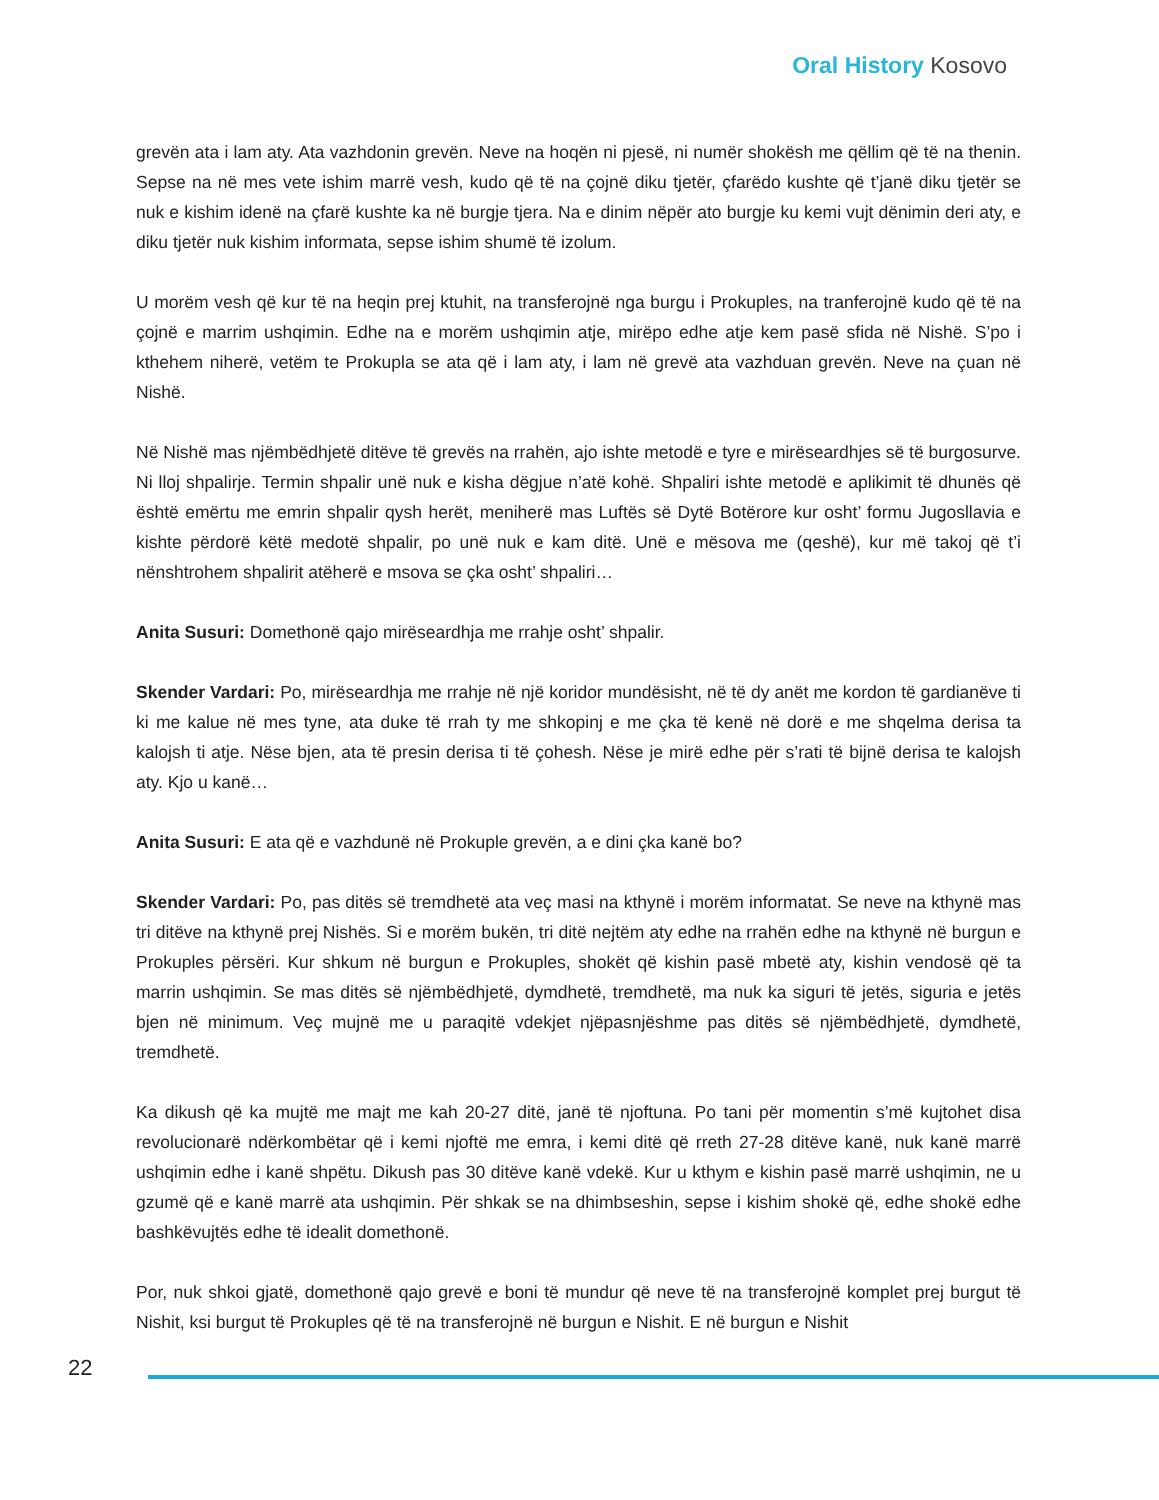Oral History Kosovo
grevën ata i lam aty. Ata vazhdonin grevën. Neve na hoqën ni pjesë, ni numër shokësh me qëllim që të na thenin. Sepse na në mes vete ishim marrë vesh, kudo që të na çojnë diku tjetër, çfarëdo kushte që t’janë diku tjetër se nuk e kishim idenë na çfarë kushte ka në burgje tjera. Na e dinim nëpër ato burgje ku kemi vujt dënimin deri aty, e diku tjetër nuk kishim informata, sepse ishim shumë të izolum.
U morëm vesh që kur të na heqin prej ktuhit, na transferojnë nga burgu i Prokuples, na tranferojnë kudo që të na çojnë e marrim ushqimin. Edhe na e morëm ushqimin atje, mirëpo edhe atje kem pasë sfida në Nishë. S’po i kthehem niherë, vetëm te Prokupla se ata që i lam aty, i lam në grevë ata vazhduan grevën. Neve na çuan në Nishë.
Në Nishë mas njëmbëdhjetë ditëve të grevës na rrahën, ajo ishte metodë e tyre e mirëseardhjes së të burgosurve. Ni lloj shpalirje. Termin shpalir unë nuk e kisha dëgjue n’atë kohë. Shpaliri ishte metodë e aplikimit të dhunës që është emërtu me emrin shpalir qysh herët, meniherë mas Luftës së Dytë Botërore kur osht’ formu Jugosllavia e kishte përdorë këtë medotë shpalir, po unë nuk e kam ditë. Unë e mësova me (qeshë), kur më takoj që t’i nënshtrohem shpalirit atëherë e msova se çka osht’ shpaliri…
Anita Susuri: Domethonë qajo mirëseardhja me rrahje osht’ shpalir.
Skender Vardari: Po, mirëseardhja me rrahje në një koridor mundësisht, në të dy anët me kordon të gardianëve ti ki me kalue në mes tyne, ata duke të rrah ty me shkopinj e me çka të kenë në dorë e me shqelma derisa ta kalojsh ti atje. Nëse bjen, ata të presin derisa ti të çohesh. Nëse je mirë edhe për s’rati të bijnë derisa te kalojsh aty. Kjo u kanë…
Anita Susuri: E ata që e vazhdunë në Prokuple grevën, a e dini çka kanë bo?
Skender Vardari: Po, pas ditës së tremdhetë ata veç masi na kthynë i morëm informatat. Se neve na kthynë mas tri ditëve na kthynë prej Nishës. Si e morëm bukën, tri ditë nejtëm aty edhe na rrahën edhe na kthynë në burgun e Prokuples përsëri. Kur shkum në burgun e Prokuples, shokët që kishin pasë mbetë aty, kishin vendosë që ta marrin ushqimin. Se mas ditës së njëmbëdhjetë, dymdhetë, tremdhetë, ma nuk ka siguri të jetës, siguria e jetës bjen në minimum. Veç mujnë me u paraqitë vdekjet njëpasnjëshme pas ditës së njëmbëdhjetë, dymdhetë, tremdhetë.
Ka dikush që ka mujtë me majt me kah 20-27 ditë, janë të njoftuna. Po tani për momentin s’më kujtohet disa revolucionarë ndërkombëtar që i kemi njoftë me emra, i kemi ditë që rreth 27-28 ditëve kanë, nuk kanë marrë ushqimin edhe i kanë shpëtu. Dikush pas 30 ditëve kanë vdekë. Kur u kthym e kishin pasë marrë ushqimin, ne u gzumë që e kanë marrë ata ushqimin. Për shkak se na dhimbseshin, sepse i kishim shokë që, edhe shokë edhe bashkëvujtës edhe të idealit domethonë.
Por, nuk shkoi gjatë, domethonë qajo grevë e boni të mundur që neve të na transferojnë komplet prej burgut të Nishit, ksi burgut të Prokuples që të na transferojnë në burgun e Nishit. E në burgun e Nishit
22